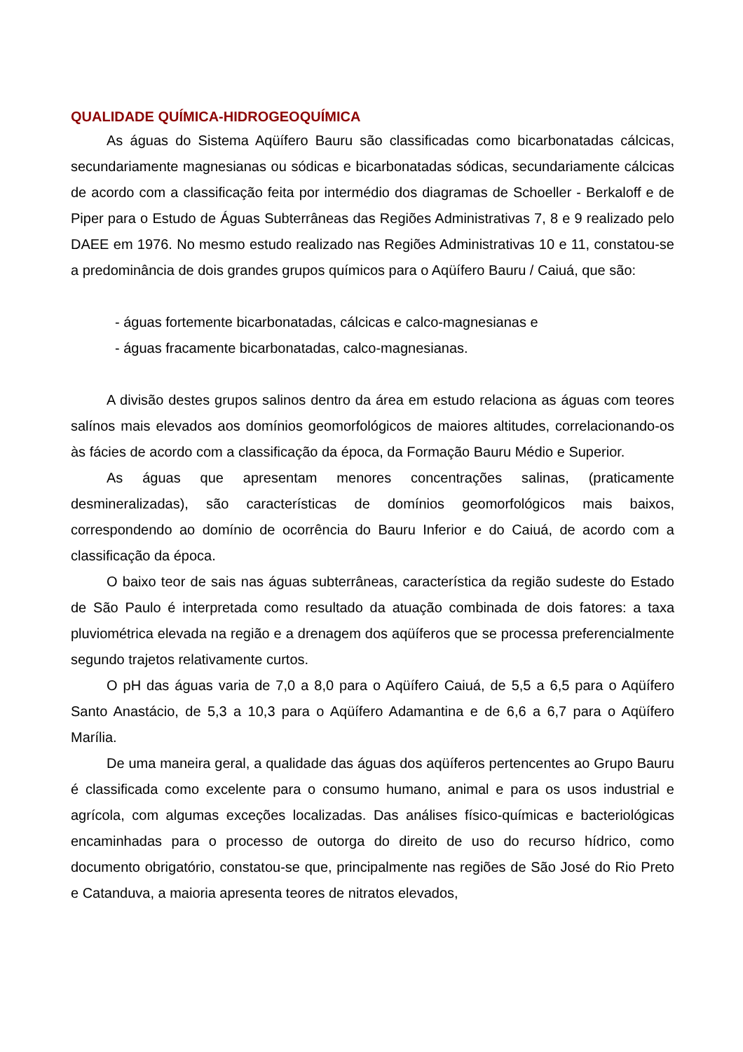QUALIDADE QUÍMICA-HIDROGEOQUÍMICA
As águas do Sistema Aqüífero Bauru são classificadas como bicarbonatadas cálcicas, secundariamente magnesianas ou sódicas e bicarbonatadas sódicas, secundariamente cálcicas de acordo com a classificação feita por intermédio dos diagramas de Schoeller - Berkaloff e de Piper para o Estudo de Águas Subterrâneas das Regiões Administrativas 7, 8 e 9 realizado pelo DAEE em 1976. No mesmo estudo realizado nas Regiões Administrativas 10 e 11, constatou-se a predominância de dois grandes grupos químicos para o Aqüífero Bauru / Caiuá, que são:
- águas fortemente bicarbonatadas, cálcicas e calco-magnesianas e
- águas fracamente bicarbonatadas, calco-magnesianas.
A divisão destes grupos salinos dentro da área em estudo relaciona as águas com teores salínos mais elevados aos domínios geomorfológicos de maiores altitudes, correlacionando-os às fácies de acordo com a classificação da época, da Formação Bauru Médio e Superior.
As águas que apresentam menores concentrações salinas, (praticamente desmineralizadas), são características de domínios geomorfológicos mais baixos, correspondendo ao domínio de ocorrência do Bauru Inferior e do Caiuá, de acordo com a classificação da época.
O baixo teor de sais nas águas subterrâneas, característica da região sudeste do Estado de São Paulo é interpretada como resultado da atuação combinada de dois fatores: a taxa pluviométrica elevada na região e a drenagem dos aqüíferos que se processa preferencialmente segundo trajetos relativamente curtos.
O pH das águas varia de 7,0 a 8,0 para o Aqüífero Caiuá, de 5,5 a 6,5 para o Aqüífero Santo Anastácio, de 5,3 a 10,3 para o Aqüífero Adamantina e de 6,6 a 6,7 para o Aqüífero Marília.
De uma maneira geral, a qualidade das águas dos aqüíferos pertencentes ao Grupo Bauru é classificada como excelente para o consumo humano, animal e para os usos industrial e agrícola, com algumas exceções localizadas. Das análises físico-químicas e bacteriológicas encaminhadas para o processo de outorga do direito de uso do recurso hídrico, como documento obrigatório, constatou-se que, principalmente nas regiões de São José do Rio Preto e Catanduva, a maioria apresenta teores de nitratos elevados,